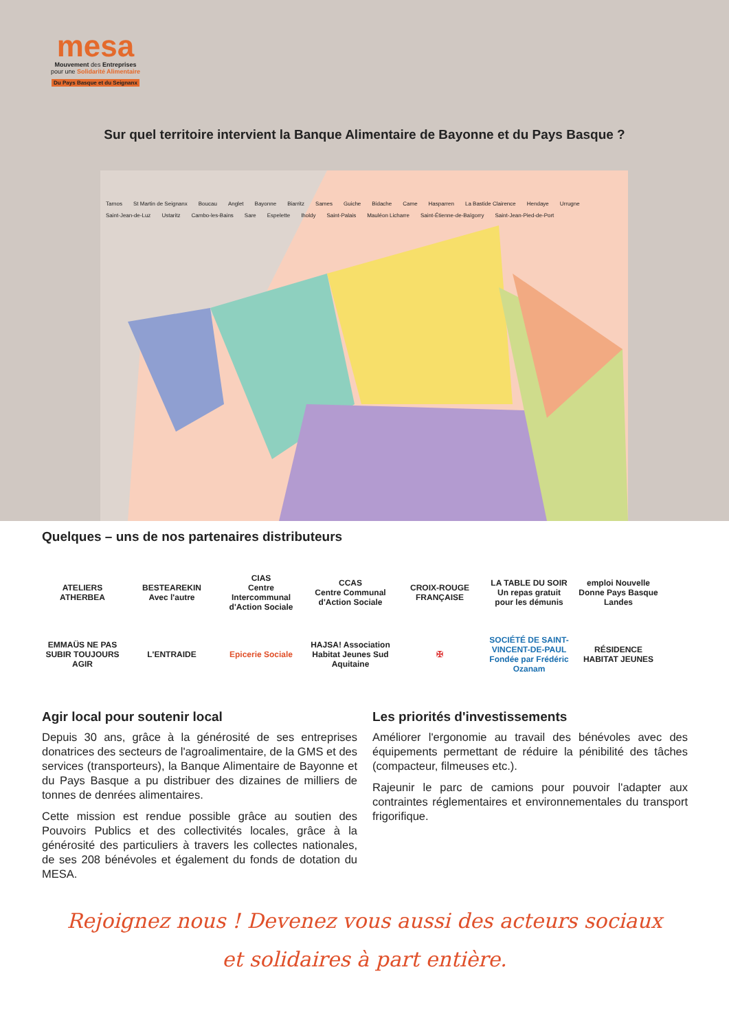mesa
Mouvement des Entreprises
pour une Solidarité Alimentaire
Du Pays Basque et du Seignanx
Sur quel territoire intervient la Banque Alimentaire de Bayonne et du Pays Basque ?
Tarnos St Martin de Seignanx Boucau Anglet Bayonne Biarritz Sames Guiche Bidache Came Hasparren La Bastide Clairence Hendaye Urrugne Saint-Jean-de-Luz Ustaritz Cambo-les-Bains Sare Espelette Iholdy Saint-Palais Mauléon Licharre Saint-Étienne-de-Baïgorry Saint-Jean-Pied-de-Port
Quelques – uns de nos partenaires distributeurs
ATELIERS ATHERBEA
BESTEAREKIN
Avec l'autre
CIAS
Centre Intercommunal d'Action Sociale
CCAS
Centre Communal d'Action Sociale
CROIX-ROUGE FRANÇAISE
LA TABLE DU SOIR
Un repas gratuit pour les démunis
emploi Nouvelle Donne Pays Basque Landes
EMMAÜS NE PAS SUBIR TOUJOURS AGIR
L'ENTRAIDE
Epicerie Sociale
HAJSA! Association Habitat Jeunes Sud Aquitaine
✠
SOCIÉTÉ DE SAINT-VINCENT-DE-PAUL
Fondée par Frédéric Ozanam
RÉSIDENCE HABITAT JEUNES
Agir local pour soutenir local
Depuis 30 ans, grâce à la générosité de ses entreprises donatrices des secteurs de l'agroalimentaire, de la GMS et des services (transporteurs), la Banque Alimentaire de Bayonne et du Pays Basque a pu distribuer des dizaines de milliers de tonnes de denrées alimentaires.
Cette mission est rendue possible grâce au soutien des Pouvoirs Publics et des collectivités locales, grâce à la générosité des particuliers à travers les collectes natio­nales, de ses 208 bénévoles et également du fonds de dotation du MESA.
Les priorités d'investissements
Améliorer l'ergonomie au travail des bénévoles avec des équipements permettant de réduire la pénibilité des tâches (compacteur, filmeuses etc.).
Rajeunir le parc de camions pour pouvoir l'adapter aux contraintes réglementaires et environnementales du transport frigorifique.
Rejoignez nous ! Devenez vous aussi des acteurs sociaux
et solidaires à part entière.